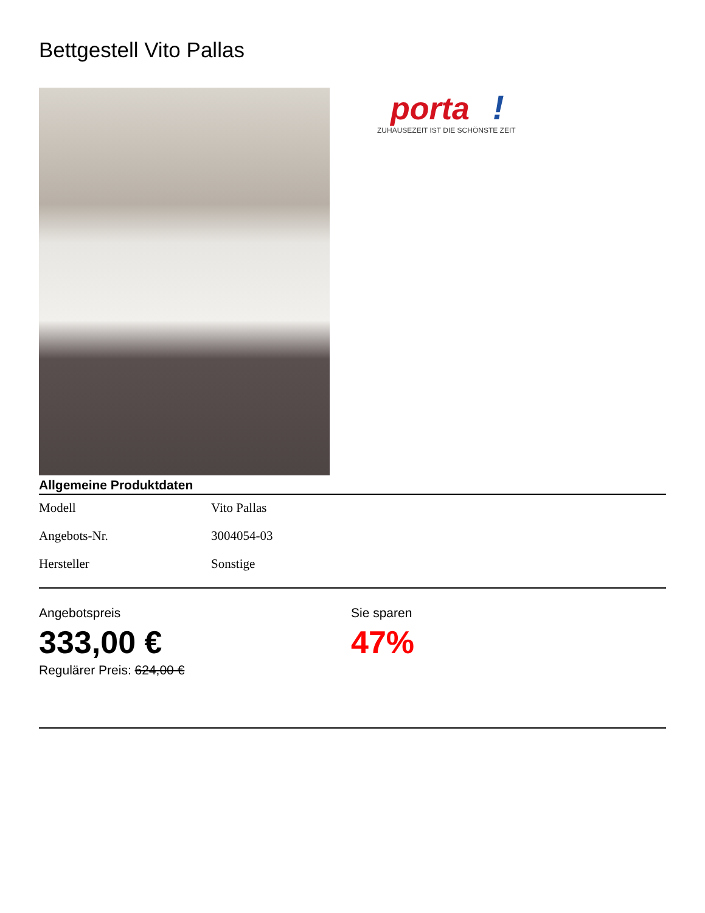Bettgestell Vito Pallas
porta
!
ZUHAUSEZEIT IST DIE SCHÖNSTE ZEIT
Allgemeine Produktdaten
| Modell | Vito Pallas |
| Angebots-Nr. | 3004054-03 |
| Hersteller | Sonstige |
Angebotspreis
333,00 €
Regulärer Preis: 624,00 €
Sie sparen
47%